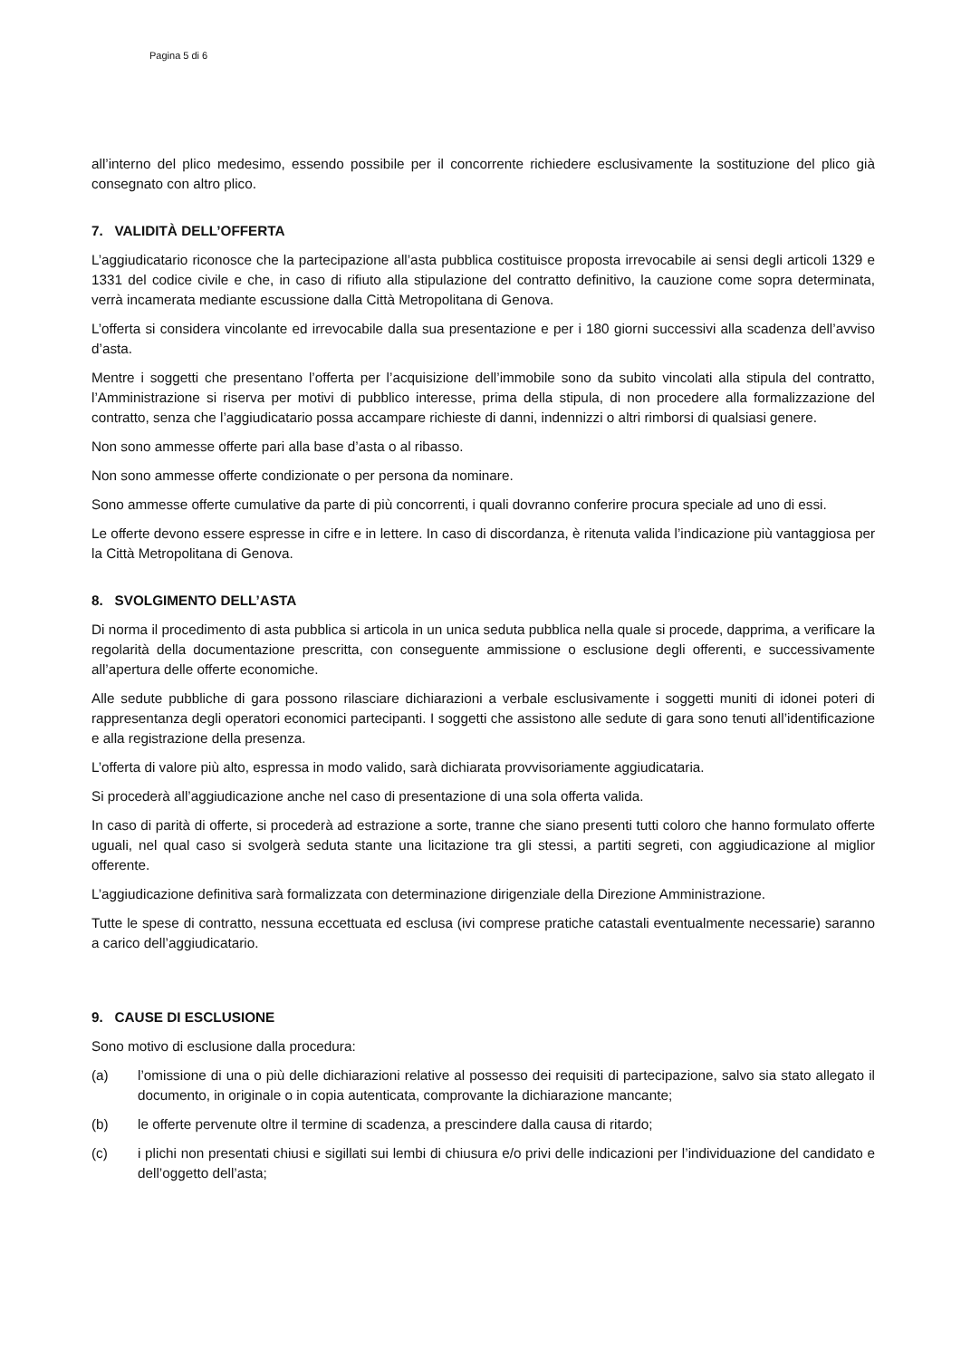Pagina 5 di 6
all’interno del plico medesimo, essendo possibile per il concorrente richiedere esclusivamente la sostituzione del plico già consegnato con altro plico.
7. VALIDITÀ DELL’OFFERTA
L’aggiudicatario riconosce che la partecipazione all’asta pubblica costituisce proposta irrevocabile ai sensi degli articoli 1329 e 1331 del codice civile e che, in caso di rifiuto alla stipulazione del contratto definitivo, la cauzione come sopra determinata, verrà incamerata mediante escussione dalla Città Metropolitana di Genova.
L’offerta si considera vincolante ed irrevocabile dalla sua presentazione e per i 180 giorni successivi alla scadenza dell’avviso d’asta.
Mentre i soggetti che presentano l’offerta per l’acquisizione dell’immobile sono da subito vincolati alla stipula del contratto, l’Amministrazione si riserva per motivi di pubblico interesse, prima della stipula, di non procedere alla formalizzazione del contratto, senza che l’aggiudicatario possa accampare richieste di danni, indennizzi o altri rimborsi di qualsiasi genere.
Non sono ammesse offerte pari alla base d’asta o al ribasso.
Non sono ammesse offerte condizionate o per persona da nominare.
Sono ammesse offerte cumulative da parte di più concorrenti, i quali dovranno conferire procura speciale ad uno di essi.
Le offerte devono essere espresse in cifre e in lettere. In caso di discordanza, è ritenuta valida l’indicazione più vantaggiosa per la Città Metropolitana di Genova.
8. SVOLGIMENTO DELL’ASTA
Di norma il procedimento di asta pubblica si articola in un unica seduta pubblica nella quale si procede, dapprima, a verificare la regolarità della documentazione prescritta, con conseguente ammissione o esclusione degli offerenti, e successivamente all’apertura delle offerte economiche.
Alle sedute pubbliche di gara possono rilasciare dichiarazioni a verbale esclusivamente i soggetti muniti di idonei poteri di rappresentanza degli operatori economici partecipanti. I soggetti che assistono alle sedute di gara sono tenuti all’identificazione e alla registrazione della presenza.
L’offerta di valore più alto, espressa in modo valido, sarà dichiarata provvisoriamente aggiudicataria.
Si procederà all’aggiudicazione anche nel caso di presentazione di una sola offerta valida.
In caso di parità di offerte, si procederà ad estrazione a sorte, tranne che siano presenti tutti coloro che hanno formulato offerte uguali, nel qual caso si svolgerà seduta stante una licitazione tra gli stessi, a partiti segreti, con aggiudicazione al miglior offerente.
L’aggiudicazione definitiva sarà formalizzata con determinazione dirigenziale della Direzione Amministrazione.
Tutte le spese di contratto, nessuna eccettuata ed esclusa (ivi comprese pratiche catastali eventualmente necessarie) saranno a carico dell’aggiudicatario.
9. CAUSE DI ESCLUSIONE
Sono motivo di esclusione dalla procedura:
(a) l’omissione di una o più delle dichiarazioni relative al possesso dei requisiti di partecipazione, salvo sia stato allegato il documento, in originale o in copia autenticata, comprovante la dichiarazione mancante;
(b) le offerte pervenute oltre il termine di scadenza, a prescindere dalla causa di ritardo;
(c) i plichi non presentati chiusi e sigillati sui lembi di chiusura e/o privi delle indicazioni per l’individuazione del candidato e dell’oggetto dell’asta;